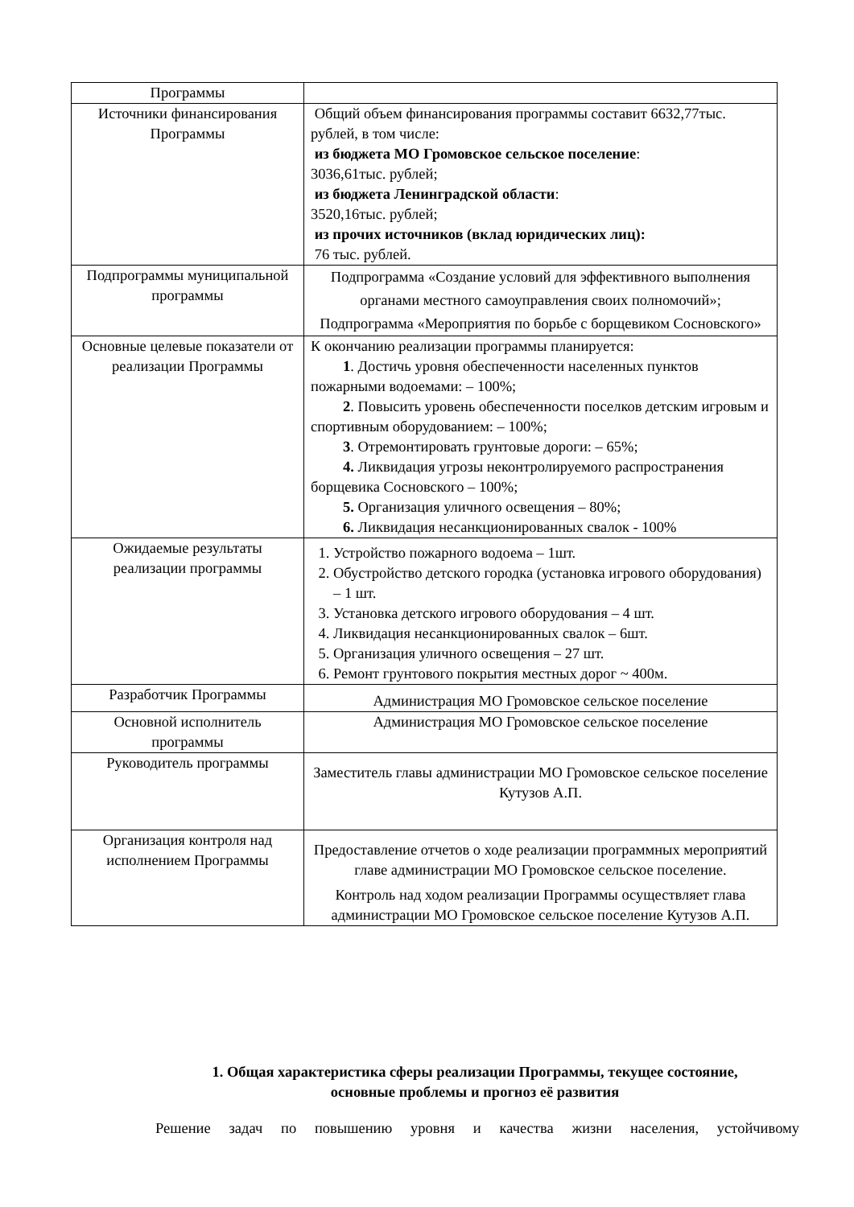| Программы | |
| Источники финансирования Программы | Общий объем финансирования программы составит 6632,77тыс. рублей, в том числе: из бюджета МО Громовское сельское поселение : 3036,61тыс. рублей; из бюджета Ленинградской области : 3520,16тыс. рублей; из прочих источников (вклад юридических лиц): 76 тыс. рублей. |
| Подпрограммы муниципальной программы | Подпрограмма «Создание условий для эффективного выполнения органами местного самоуправления своих полномочий»; Подпрограмма «Мероприятия по борьбе с борщевиком Сосновского» |
| Основные целевые показатели от реализации Программы | К окончанию реализации программы планируется: 1 . Достичь уровня обеспеченности населенных пунктов пожарными водоемами: – 100%; 2 . Повысить уровень обеспеченности поселков детским игровым и спортивным оборудованием: – 100%; 3 . Отремонтировать грунтовые дороги: – 65%; 4. Ликвидация угрозы неконтролируемого распространения борщевика Сосновского – 100%; 5. Организация уличного освещения – 80%; 6. Ликвидация несанкционированных свалок - 100% |
| Ожидаемые результаты реализации программы | 1. Устройство пожарного водоема – 1шт. 2. Обустройство детского городка (установка игрового оборудования) – 1 шт. 3. Установка детского игрового оборудования – 4 шт. 4. Ликвидация несанкционированных свалок – 6шт. 5. Организация уличного освещения – 27 шт. 6. Ремонт грунтового покрытия местных дорог ~ 400м. |
| Разработчик Программы | Администрация МО Громовское сельское поселение |
| Основной исполнитель программы | Администрация МО Громовское сельское поселение |
| Руководитель программы | Заместитель главы администрации МО Громовское сельское поселение Кутузов А.П. |
| Организация контроля над исполнением Программы | Предоставление отчетов о ходе реализации программных мероприятий главе администрации МО Громовское сельское поселение. Контроль над ходом реализации Программы осуществляет глава администрации МО Громовское сельское поселение Кутузов А.П. |
1. Общая характеристика сферы реализации Программы, текущее состояние, основные проблемы и прогноз её развития
Решение задач по повышению уровня и качества жизни населения, устойчивому